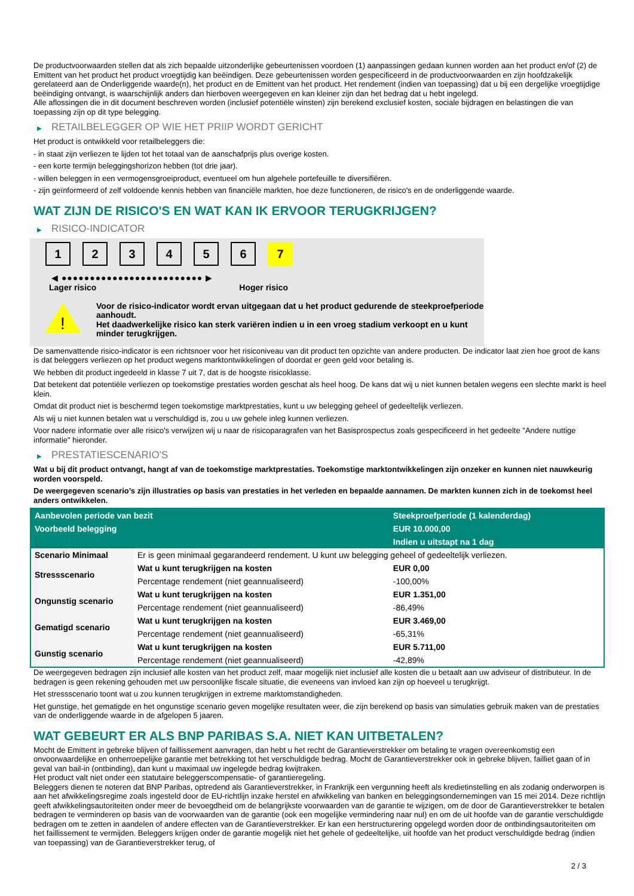De productvoorwaarden stellen dat als zich bepaalde uitzonderlijke gebeurtenissen voordoen (1) aanpassingen gedaan kunnen worden aan het product en/of (2) de Emittent van het product het product vroegtijdig kan beëindigen. Deze gebeurtenissen worden gespecificeerd in de productvoorwaarden en zijn hoofdzakelijk gerelateerd aan de Onderliggende waarde(n), het product en de Emittent van het product. Het rendement (indien van toepassing) dat u bij een dergelijke vroegtijdige beëindiging ontvangt, is waarschijnlijk anders dan hierboven weergegeven en kan kleiner zijn dan het bedrag dat u hebt ingelegd.
Alle aflossingen die in dit document beschreven worden (inclusief potentiële winsten) zijn berekend exclusief kosten, sociale bijdragen en belastingen die van toepassing zijn op dit type belegging.
▶ RETAILBELEGGER OP WIE HET PRIIP WORDT GERICHT
Het product is ontwikkeld voor retailbeleggers die:
- in staat zijn verliezen te lijden tot het totaal van de aanschafprijs plus overige kosten.
- een korte termijn beleggingshorizon hebben (tot drie jaar).
- willen beleggen in een vermogensgroeiproduct, eventueel om hun algehele portefeuille te diversifiëren.
- zijn geïnformeerd of zelf voldoende kennis hebben van financiële markten, hoe deze functioneren, de risico's en de onderliggende waarde.
WAT ZIJN DE RISICO'S EN WAT KAN IK ERVOOR TERUGKRIJGEN?
▶ RISICO-INDICATOR
1 2 3 4 5 6 7
◀ ●●●●●●●●●●●●●●●●●●●●●●●●● ▶
Lager risico Hoger risico
!
Voor de risico-indicator wordt ervan uitgegaan dat u het product gedurende de steekproefperiode aanhoudt.
Het daadwerkelijke risico kan sterk variëren indien u in een vroeg stadium verkoopt en u kunt minder terugkrijgen.
De samenvattende risico-indicator is een richtsnoer voor het risiconiveau van dit product ten opzichte van andere producten. De indicator laat zien hoe groot de kans is dat beleggers verliezen op het product wegens marktontwikkelingen of doordat er geen geld voor betaling is.
We hebben dit product ingedeeld in klasse 7 uit 7, dat is de hoogste risicoklasse.
Dat betekent dat potentiële verliezen op toekomstige prestaties worden geschat als heel hoog. De kans dat wij u niet kunnen betalen wegens een slechte markt is heel klein.
Omdat dit product niet is beschermd tegen toekomstige marktprestaties, kunt u uw belegging geheel of gedeeltelijk verliezen.
Als wij u niet kunnen betalen wat u verschuldigd is, zou u uw gehele inleg kunnen verliezen.
Voor nadere informatie over alle risico's verwijzen wij u naar de risicoparagrafen van het Basisprospectus zoals gespecificeerd in het gedeelte "Andere nuttige informatie" hieronder.
▶ PRESTATIESCENARIO'S
Wat u bij dit product ontvangt, hangt af van de toekomstige marktprestaties. Toekomstige marktontwikkelingen zijn onzeker en kunnen niet nauwkeurig worden voorspeld.
De weergegeven scenario’s zijn illustraties op basis van prestaties in het verleden en bepaalde aannamen. De markten kunnen zich in de toekomst heel anders ontwikkelen.
| Aanbevolen periode van bezit | | Steekproefperiode (1 kalenderdag) |
| --- | --- | --- |
| Voorbeeld belegging | | EUR 10.000,00 |
| | | Indien u uitstapt na 1 dag |
| Scenario Minimaal | Er is geen minimaal gegarandeerd rendement. U kunt uw belegging geheel of gedeeltelijk verliezen. | |
| Stressscenario | Wat u kunt terugkrijgen na kosten | EUR 0,00 |
| | Percentage rendement (niet geannualiseerd) | -100,00% |
| Ongunstig scenario | Wat u kunt terugkrijgen na kosten | EUR 1.351,00 |
| | Percentage rendement (niet geannualiseerd) | -86,49% |
| Gematigd scenario | Wat u kunt terugkrijgen na kosten | EUR 3.469,00 |
| | Percentage rendement (niet geannualiseerd) | -65,31% |
| Gunstig scenario | Wat u kunt terugkrijgen na kosten | EUR 5.711,00 |
| | Percentage rendement (niet geannualiseerd) | -42,89% |
De weergegeven bedragen zijn inclusief alle kosten van het product zelf, maar mogelijk niet inclusief alle kosten die u betaalt aan uw adviseur of distributeur. In de bedragen is geen rekening gehouden met uw persoonlijke fiscale situatie, die eveneens van invloed kan zijn op hoeveel u terugkrijgt.
Het stressscenario toont wat u zou kunnen terugkrijgen in extreme marktomstandigheden.
Het gunstige, het gematigde en het ongunstige scenario geven mogelijke resultaten weer, die zijn berekend op basis van simulaties gebruik maken van de prestaties van de onderliggende waarde in de afgelopen 5 jaaren.
WAT GEBEURT ER ALS BNP PARIBAS S.A. NIET KAN UITBETALEN?
Mocht de Emittent in gebreke blijven of faillissement aanvragen, dan hebt u het recht de Garantieverstrekker om betaling te vragen overeenkomstig een onvoorwaardelijke en onherroepelijke garantie met betrekking tot het verschuldigde bedrag. Mocht de Garantieverstrekker ook in gebreke blijven, failliet gaan of in geval van bail-in (ontbinding), dan kunt u maximaal uw ingelegde bedrag kwijtraken.
Het product valt niet onder een statutaire beleggerscompensatie- of garantieregeling.
Beleggers dienen te noteren dat BNP Paribas, optredend als Garantieverstrekker, in Frankrijk een vergunning heeft als kredietinstelling en als zodanig onderworpen is aan het afwikkelingsregime zoals ingesteld door de EU-richtlijn inzake herstel en afwikkeling van banken en beleggingsondernemingen van 15 mei 2014. Deze richtlijn geeft afwikkelingsautoriteiten onder meer de bevoegdheid om de belangrijkste voorwaarden van de garantie te wijzigen, om de door de Garantieverstrekker te betalen bedragen te verminderen op basis van de voorwaarden van de garantie (ook een mogelijke vermindering naar nul) en om de uit hoofde van de garantie verschuldigde bedragen om te zetten in aandelen of andere effecten van de Garantieverstrekker. Er kan een herstructurering opgelegd worden door de ontbindingsautoriteiten om het faillissement te vermijden. Beleggers krijgen onder de garantie mogelijk niet het gehele of gedeeltelijke, uit hoofde van het product verschuldigde bedrag (indien van toepassing) van de Garantieverstrekker terug, of
2 / 3